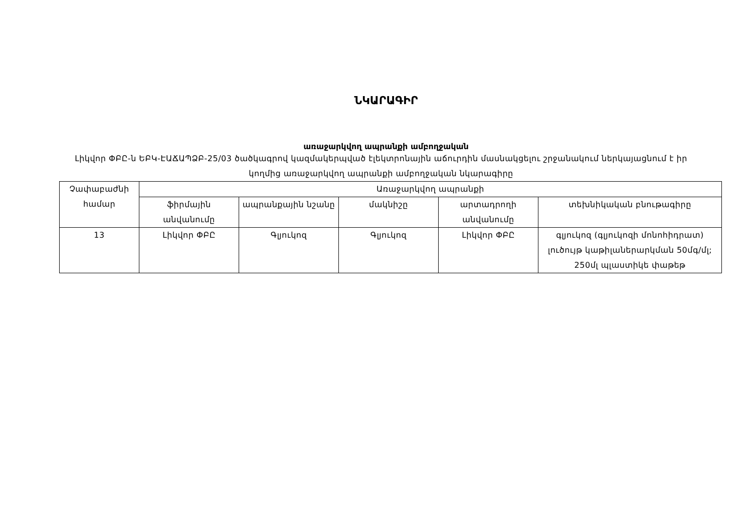ՆԿԱՐԱԳԻՐ
առաջարկվող ապրանքի ամբողջական
Լիկվոր ՓԲԸ-ն ԵԲԿ-ԷԱՃԱՊՁԲ-25/03 ծածկագրով կազմակերպված էլեկտրոնային աճուրդին մասնակցելու շրջանակում ներկայացնում է իր կողմից առաջարկվող ապրանքի ամբողջական նկարագիրը
| Չափաբաժնի համար | Առաջարկվող ապրանքի | | | | |
| --- | --- | --- | --- | --- | --- |
| | ֆիրմային անվանումը | ապրանքային նշանը | մակնիշը | արտադրողի անվանումը | տեխնիկական բնութագիրը |
| 13 | Լիկվոր ՓԲԸ | Գլյուկոզ | Գլյուկոզ | Լիկվոր ՓԲԸ | գլյուկոզ (գլյուկոզի մոնոհիդրատ) լուծույթ կաթիլաներարկման 50մգ/մլ; 250մլ պլաստիկե փաթեթ |